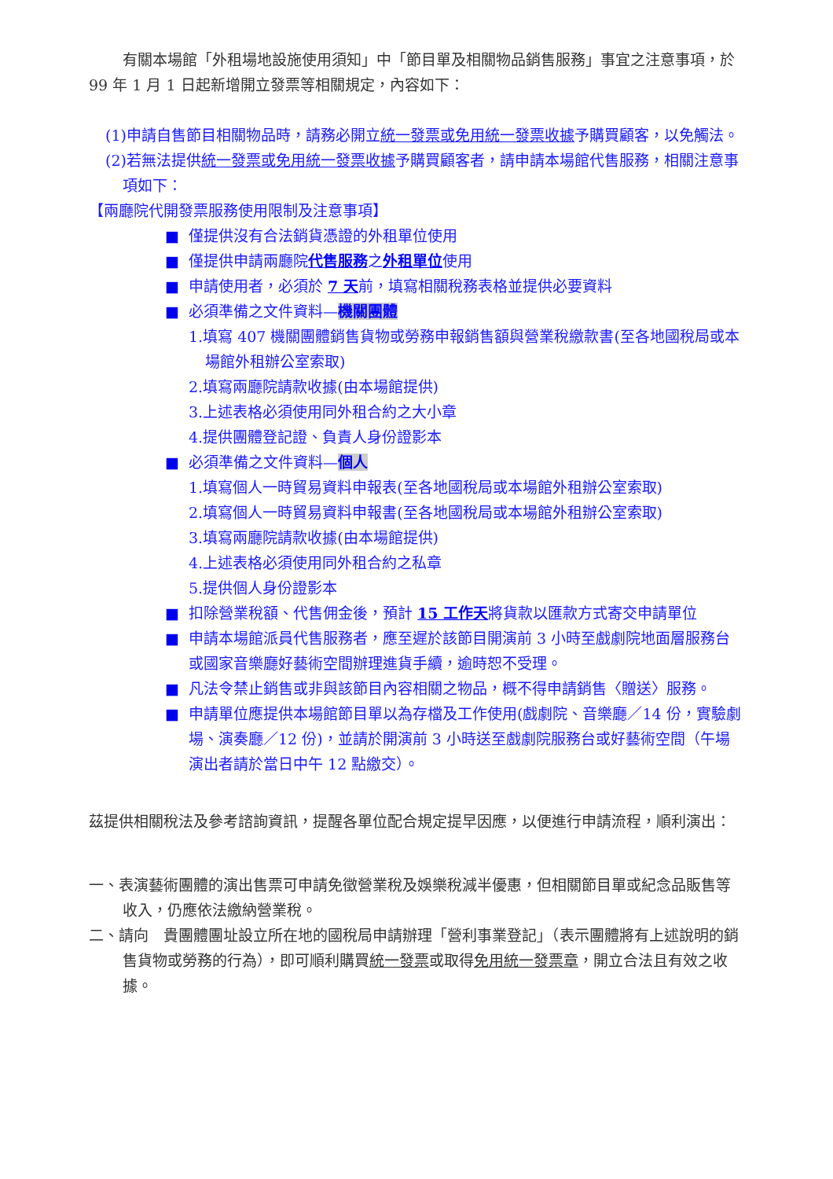有關本場館「外租場地設施使用須知」中「節目單及相關物品銷售服務」事宜之注意事項，於 99 年 1 月 1 日起新增開立發票等相關規定，內容如下：
(1)申請自售節目相關物品時，請務必開立統一發票或免用統一發票收據予購買顧客，以免觸法。
(2)若無法提供統一發票或免用統一發票收據予購買顧客者，請申請本場館代售服務，相關注意事項如下：
【兩廳院代開發票服務使用限制及注意事項】
■ 僅提供沒有合法銷貨憑證的外租單位使用
■ 僅提供申請兩廳院代售服務之外租單位使用
■ 申請使用者，必須於 7 天前，填寫相關稅務表格並提供必要資料
■ 必須準備之文件資料—機關團體
1.填寫 407 機關團體銷售貨物或勞務申報銷售額與營業稅繳款書(至各地國稅局或本場館外租辦公室索取)
2.填寫兩廳院請款收據(由本場館提供)
3.上述表格必須使用同外租合約之大小章
4.提供團體登記證、負責人身份證影本
■ 必須準備之文件資料—個人
1.填寫個人一時貿易資料申報表(至各地國稅局或本場館外租辦公室索取)
2.填寫個人一時貿易資料申報書(至各地國稅局或本場館外租辦公室索取)
3.填寫兩廳院請款收據(由本場館提供)
4.上述表格必須使用同外租合約之私章
5.提供個人身份證影本
■ 扣除營業稅額、代售佣金後，預計 15 工作天將貨款以匯款方式寄交申請單位
■ 申請本場館派員代售服務者，應至遲於該節目開演前 3 小時至戲劇院地面層服務台或國家音樂廳好藝術空間辦理進貨手續，逾時恕不受理。
■ 凡法令禁止銷售或非與該節目內容相關之物品，概不得申請銷售〈贈送〉服務。
■ 申請單位應提供本場館節目單以為存檔及工作使用(戲劇院、音樂廳／14 份，實驗劇場、演奏廳／12 份)，並請於開演前 3 小時送至戲劇院服務台或好藝術空間（午場演出者請於當日中午 12 點繳交）。
茲提供相關稅法及參考諮詢資訊，提醒各單位配合規定提早因應，以便進行申請流程，順利演出：
一、表演藝術團體的演出售票可申請免徵營業稅及娛樂稅減半優惠，但相關節目單或紀念品販售等收入，仍應依法繳納營業稅。
二、請向　貴團體團址設立所在地的國稅局申請辦理「營利事業登記」（表示團體將有上述說明的銷售貨物或勞務的行為），即可順利購買統一發票或取得免用統一發票章，開立合法且有效之收據。